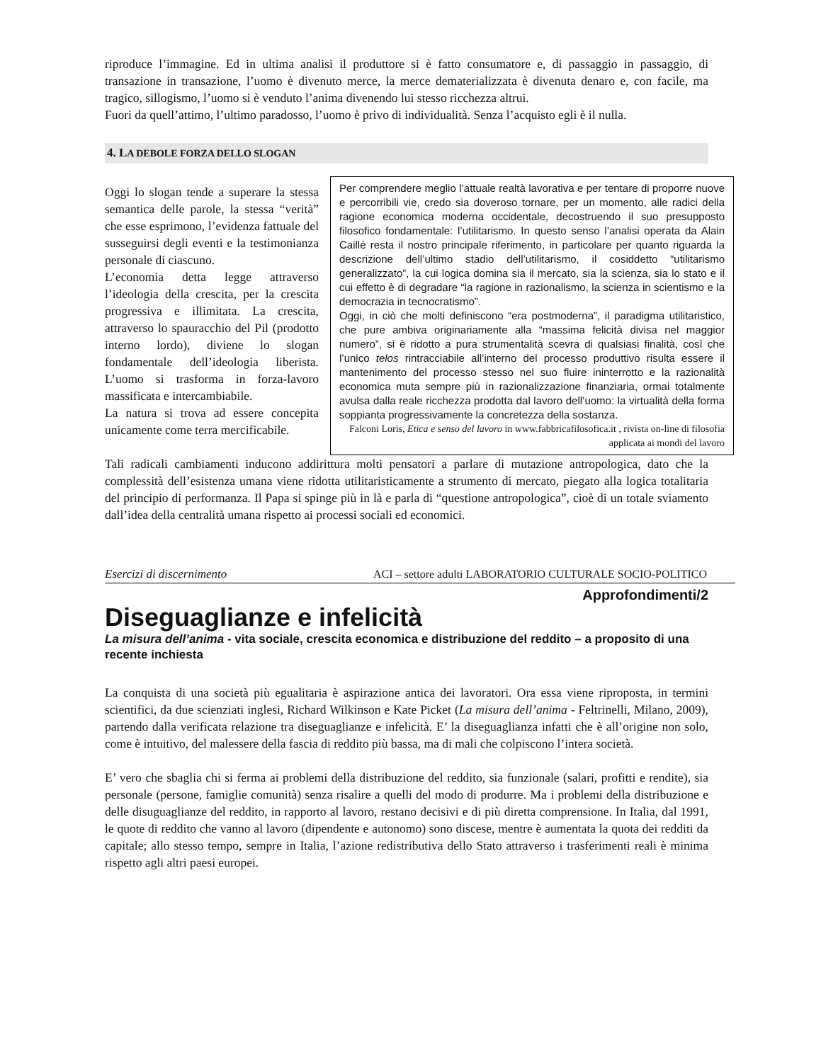riproduce l’immagine. Ed in ultima analisi il produttore si è fatto consumatore e, di passaggio in passaggio, di transazione in transazione, l’uomo è divenuto merce, la merce dematerializzata è divenuta denaro e, con facile, ma tragico, sillogismo, l’uomo si è venduto l’anima divenendo lui stesso ricchezza altrui.
Fuori da quell’attimo, l’ultimo paradosso, l’uomo è privo di individualità. Senza l’acquisto egli è il nulla.
4. LA DEBOLE FORZA DELLO SLOGAN
Oggi lo slogan tende a superare la stessa semantica delle parole, la stessa “verità” che esse esprimono, l’evidenza fattuale del susseguirsi degli eventi e la testimonianza personale di ciascuno.
L’economia detta legge attraverso l’ideologia della crescita, per la crescita progressiva e illimitata. La crescita, attraverso lo spauracchio del Pil (prodotto interno lordo), diviene lo slogan fondamentale dell’ideologia liberista. L’uomo si trasforma in forza-lavoro massificata e intercambiabile.
La natura si trova ad essere concepita unicamente come terra mercificabile.
Per comprendere meglio l’attuale realtà lavorativa e per tentare di proporre nuove e percorribili vie, credo sia doveroso tornare, per un momento, alle radici della ragione economica moderna occidentale, decostruendo il suo presupposto filosofico fondamentale: l’utilitarismo. In questo senso l’analisi operata da Alain Caillé resta il nostro principale riferimento, in particolare per quanto riguarda la descrizione dell’ultimo stadio dell’utilitarismo, il cosiddetto “utilitarismo generalizzato”, la cui logica domina sia il mercato, sia la scienza, sia lo stato e il cui effetto è di degradare “la ragione in razionalismo, la scienza in scientismo e la democrazia in tecnocratismo”.
Oggi, in ciò che molti definiscono “era postmoderna”, il paradigma utilitaristico, che pure ambiva originariamente alla “massima felicità divisa nel maggior numero”, si è ridotto a pura strumentalità scevra di qualsiasi finalità, così che l’unico telos rintracciabile all’interno del processo produttivo risulta essere il mantenimento del processo stesso nel suo fluire ininterrotto e la razionalità economica muta sempre più in razionalizzazione finanziaria, ormai totalmente avulsa dalla reale ricchezza prodotta dal lavoro dell’uomo: la virtualità della forma soppianta progressivamente la concretezza della sostanza.
Falconi Loris, Etica e senso del lavoro in www.fabbricafilosofica.it , rivista on-line di filosofia applicata ai mondi del lavoro
Tali radicali cambiamenti inducono addirittura molti pensatori a parlare di mutazione antropologica, dato che la complessità dell’esistenza umana viene ridotta utilitaristicamente a strumento di mercato, piegato alla logica totalitaria del principio di performanza. Il Papa si spinge più in là e parla di “questione antropologica”, cioè di un totale sviamento dall’idea della centralità umana rispetto ai processi sociali ed economici.
Esercizi di discernimento ACI – settore adulti LABORATORIO CULTURALE SOCIO-POLITICO
Approfondimenti/2
Diseguaglianze e infelicità
La misura dell’anima - vita sociale, crescita economica e distribuzione del reddito – a proposito di una recente inchiesta
La conquista di una società più egualitaria è aspirazione antica dei lavoratori. Ora essa viene riproposta, in termini scientifici, da due scienziati inglesi, Richard Wilkinson e Kate Picket (La misura dell’anima - Feltrinelli, Milano, 2009), partendo dalla verificata relazione tra diseguaglianze e infelicità. E’ la diseguaglianza infatti che è all’origine non solo, come è intuitivo, del malessere della fascia di reddito più bassa, ma di mali che colpiscono l’intera società.
E’ vero che sbaglia chi si ferma ai problemi della distribuzione del reddito, sia funzionale (salari, profitti e rendite), sia personale (persone, famiglie comunità) senza risalire a quelli del modo di produrre. Ma i problemi della distribuzione e delle disuguaglianze del reddito, in rapporto al lavoro, restano decisivi e di più diretta comprensione. In Italia, dal 1991, le quote di reddito che vanno al lavoro (dipendente e autonomo) sono discese, mentre è aumentata la quota dei redditi da capitale; allo stesso tempo, sempre in Italia, l’azione redistributiva dello Stato attraverso i trasferimenti reali è minima rispetto agli altri paesi europei.